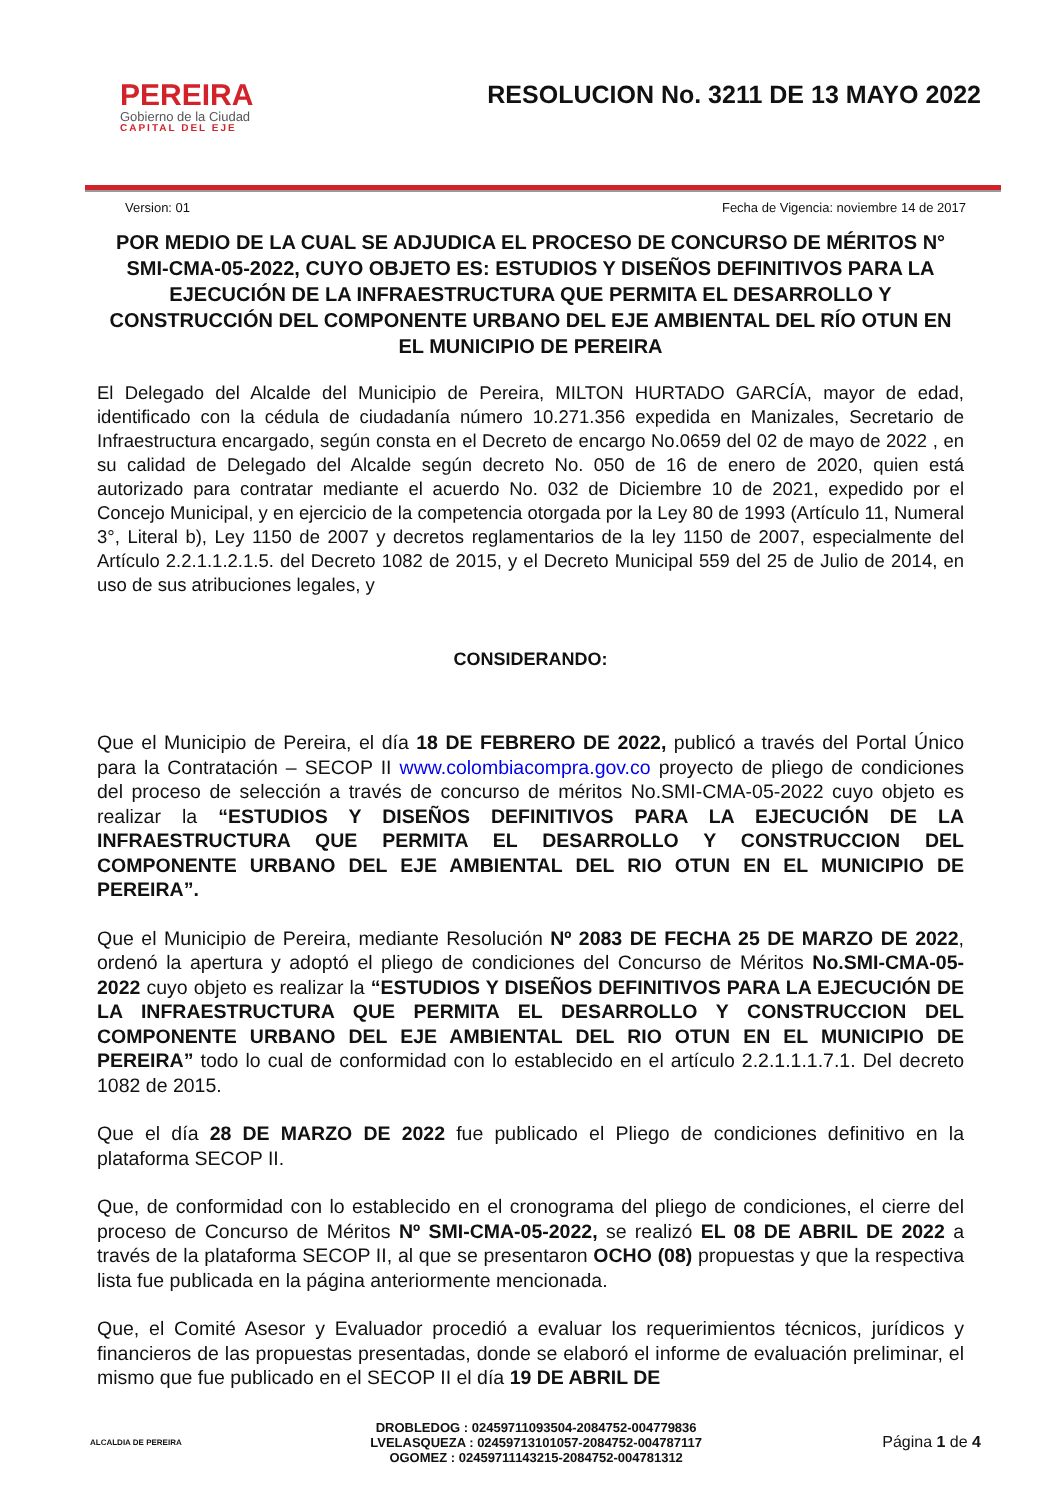PEREIRA
Gobierno de la Ciudad
CAPITAL DEL EJE
RESOLUCION No. 3211 DE 13 MAYO 2022
Version: 01 Fecha de Vigencia: noviembre 14 de 2017
POR MEDIO DE LA CUAL SE ADJUDICA EL PROCESO DE CONCURSO DE MÉRITOS N° SMI-CMA-05-2022, CUYO OBJETO ES: ESTUDIOS Y DISEÑOS DEFINITIVOS PARA LA EJECUCIÓN DE LA INFRAESTRUCTURA QUE PERMITA EL DESARROLLO Y CONSTRUCCIÓN DEL COMPONENTE URBANO DEL EJE AMBIENTAL DEL RÍO OTUN EN EL MUNICIPIO DE PEREIRA
El Delegado del Alcalde del Municipio de Pereira, MILTON HURTADO GARCÍA, mayor de edad, identificado con la cédula de ciudadanía número 10.271.356 expedida en Manizales, Secretario de Infraestructura encargado, según consta en el Decreto de encargo No.0659 del 02 de mayo de 2022 , en su calidad de Delegado del Alcalde según decreto No. 050 de 16 de enero de 2020, quien está autorizado para contratar mediante el acuerdo No. 032 de Diciembre 10 de 2021, expedido por el Concejo Municipal, y en ejercicio de la competencia otorgada por la Ley 80 de 1993 (Artículo 11, Numeral 3°, Literal b), Ley 1150 de 2007 y decretos reglamentarios de la ley 1150 de 2007, especialmente del Artículo 2.2.1.1.2.1.5. del Decreto 1082 de 2015, y el Decreto Municipal 559 del 25 de Julio de 2014, en uso de sus atribuciones legales, y
CONSIDERANDO:
Que el Municipio de Pereira, el día 18 DE FEBRERO DE 2022, publicó a través del Portal Único para la Contratación – SECOP II www.colombiacompra.gov.co proyecto de pliego de condiciones del proceso de selección a través de concurso de méritos No.SMI-CMA-05-2022 cuyo objeto es realizar la “ESTUDIOS Y DISEÑOS DEFINITIVOS PARA LA EJECUCIÓN DE LA INFRAESTRUCTURA QUE PERMITA EL DESARROLLO Y CONSTRUCCION DEL COMPONENTE URBANO DEL EJE AMBIENTAL DEL RIO OTUN EN EL MUNICIPIO DE PEREIRA”.
Que el Municipio de Pereira, mediante Resolución Nº 2083 DE FECHA 25 DE MARZO DE 2022, ordenó la apertura y adoptó el pliego de condiciones del Concurso de Méritos No.SMI-CMA-05-2022 cuyo objeto es realizar la “ESTUDIOS Y DISEÑOS DEFINITIVOS PARA LA EJECUCIÓN DE LA INFRAESTRUCTURA QUE PERMITA EL DESARROLLO Y CONSTRUCCION DEL COMPONENTE URBANO DEL EJE AMBIENTAL DEL RIO OTUN EN EL MUNICIPIO DE PEREIRA” todo lo cual de conformidad con lo establecido en el artículo 2.2.1.1.1.7.1. Del decreto 1082 de 2015.
Que el día 28 DE MARZO DE 2022 fue publicado el Pliego de condiciones definitivo en la plataforma SECOP II.
Que, de conformidad con lo establecido en el cronograma del pliego de condiciones, el cierre del proceso de Concurso de Méritos Nº SMI-CMA-05-2022, se realizó EL 08 DE ABRIL DE 2022 a través de la plataforma SECOP II, al que se presentaron OCHO (08) propuestas y que la respectiva lista fue publicada en la página anteriormente mencionada.
Que, el Comité Asesor y Evaluador procedió a evaluar los requerimientos técnicos, jurídicos y financieros de las propuestas presentadas, donde se elaboró el informe de evaluación preliminar, el mismo que fue publicado en el SECOP II el día 19 DE ABRIL DE
ALCALDIA DE PEREIRA
DROBLEDOG : 02459711093504-2084752-004779836
LVELASQUEZA : 02459713101057-2084752-004787117
OGOMEZ : 02459711143215-2084752-004781312
Página 1 de 4